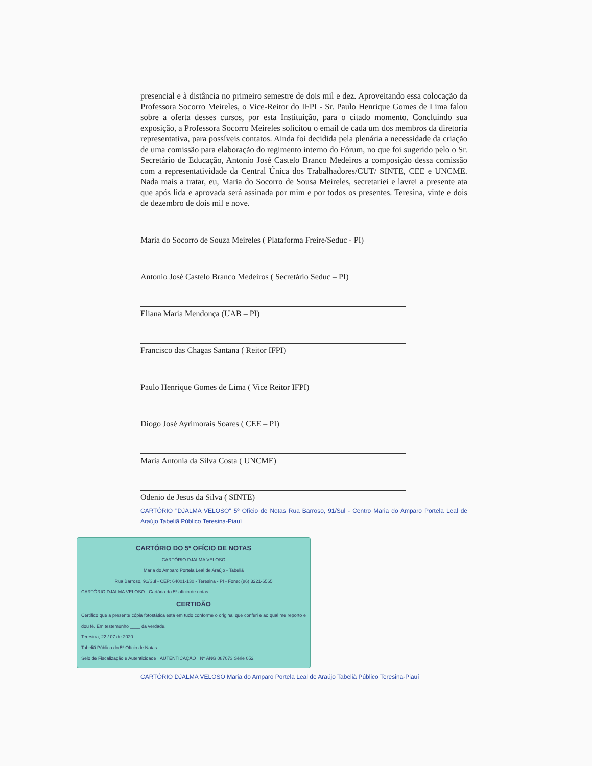presencial e à distância no primeiro semestre de dois mil e dez. Aproveitando essa colocação da Professora Socorro Meireles, o Vice-Reitor do IFPI - Sr. Paulo Henrique Gomes de Lima falou sobre a oferta desses cursos, por esta Instituição, para o citado momento. Concluindo sua exposição, a Professora Socorro Meireles solicitou o email de cada um dos membros da diretoria representativa, para possíveis contatos. Ainda foi decidida pela plenária a necessidade da criação de uma comissão para elaboração do regimento interno do Fórum, no que foi sugerido pelo o Sr. Secretário de Educação, Antonio José Castelo Branco Medeiros a composição dessa comissão com a representatividade da Central Única dos Trabalhadores/CUT/ SINTE, CEE e UNCME. Nada mais a tratar, eu, Maria do Socorro de Sousa Meireles, secretariei e lavrei a presente ata que após lida e aprovada será assinada por mim e por todos os presentes. Teresina, vinte e dois de dezembro de dois mil e nove.
Maria do Socorro de Souza Meireles ( Plataforma Freire/Seduc - PI)
Antonio José Castelo Branco Medeiros ( Secretário Seduc – PI)
Eliana Maria Mendonça (UAB – PI)
Francisco das Chagas Santana ( Reitor IFPI)
Paulo Henrique Gomes de Lima ( Vice Reitor IFPI)
Diogo José Ayrimorais Soares ( CEE – PI)
Maria Antonia da Silva Costa ( UNCME)
Odenio de Jesus da Silva ( SINTE)
CARTÓRIO "DJALMA VELOSO" 5º Ofício de Notas Rua Barroso, 91/Sul - Centro Maria do Amparo Portela Leal de Araújo Tabeliã Público Teresina-Piauí
CARTÓRIO DO 5º OFÍCIO DE NOTAS
CARTÓRIO DJALMA VELOSO
Maria do Amparo Portela Leal de Araújo - Tabeliã
Rua Barroso, 91/Sul - CEP: 64001-130 - Teresina - PI - Fone: (86) 3221-6565
CARTÓRIO DJALMA VELOSO · Cartório do 5º ofício de notas
CERTIDÃO
Certifico que a presente cópia fotostática está em tudo conforme o original que conferi e ao qual me reporto e dou fé. Em testemunho ____ da verdade.
Teresina, 22 / 07 de 2020
Tabeliã Pública do 5º Ofício de Notas
Selo de Fiscalização e Autenticidade · AUTENTICAÇÃO · Nº ANG 087073 Série 052
CARTÓRIO DJALMA VELOSO Maria do Amparo Portela Leal de Araújo Tabeliã Público Teresina-Piauí